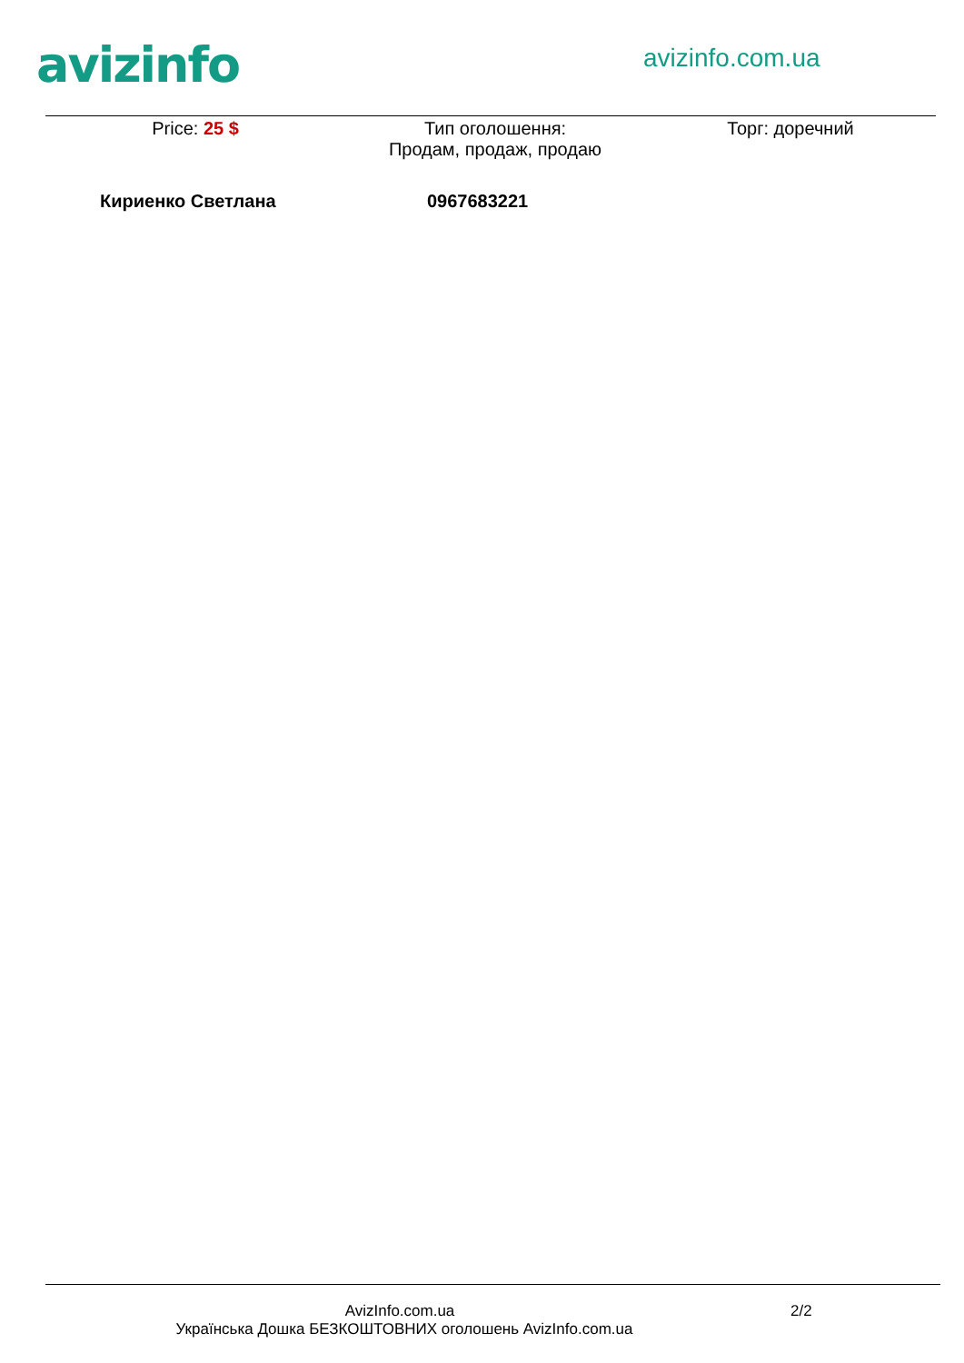avizinfo avizinfo.com.ua
Price: 25 $ Тип оголошення:
Продам, продаж, продаю
Торг: доречний
Кириенко Светлана 0967683221
AvizInfo.com.ua 2/2
Українська Дошка БЕЗКОШТОВНИХ оголошень AvizInfo.com.ua